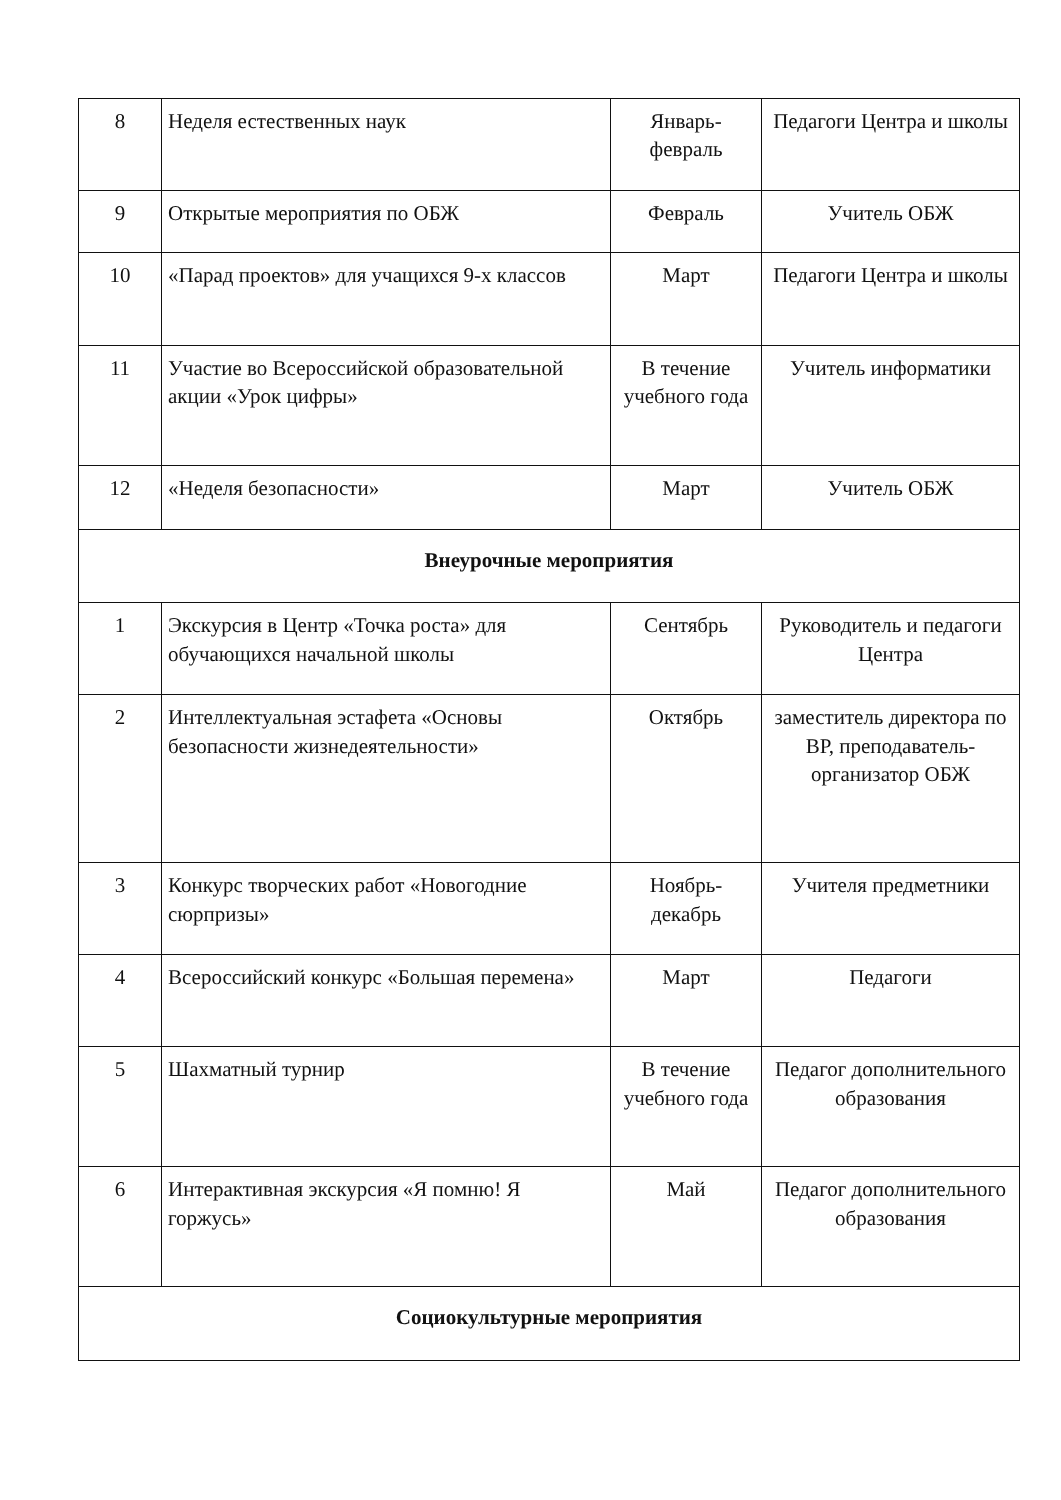| 8 | Неделя естественных наук | Январь-февраль | Педагоги Центра и школы |
| 9 | Открытые мероприятия по ОБЖ | Февраль | Учитель ОБЖ |
| 10 | «Парад проектов» для учащихся 9-х классов | Март | Педагоги Центра и школы |
| 11 | Участие во Всероссийской образовательной акции «Урок цифры» | В течение учебного года | Учитель информатики |
| 12 | «Неделя безопасности» | Март | Учитель ОБЖ |
| Внеурочные мероприятия | | | |
| 1 | Экскурсия в Центр «Точка роста» для обучающихся начальной школы | Сентябрь | Руководитель и педагоги Центра |
| 2 | Интеллектуальная эстафета «Основы безопасности жизнедеятельности» | Октябрь | заместитель директора по ВР, преподаватель-организатор ОБЖ |
| 3 | Конкурс творческих работ «Новогодние сюрпризы» | Ноябрь-декабрь | Учителя предметники |
| 4 | Всероссийский конкурс «Большая перемена» | Март | Педагоги |
| 5 | Шахматный турнир | В течение учебного года | Педагог дополнительного образования |
| 6 | Интерактивная экскурсия «Я помню! Я горжусь» | Май | Педагог дополнительного образования |
| Социокультурные мероприятия | | | |